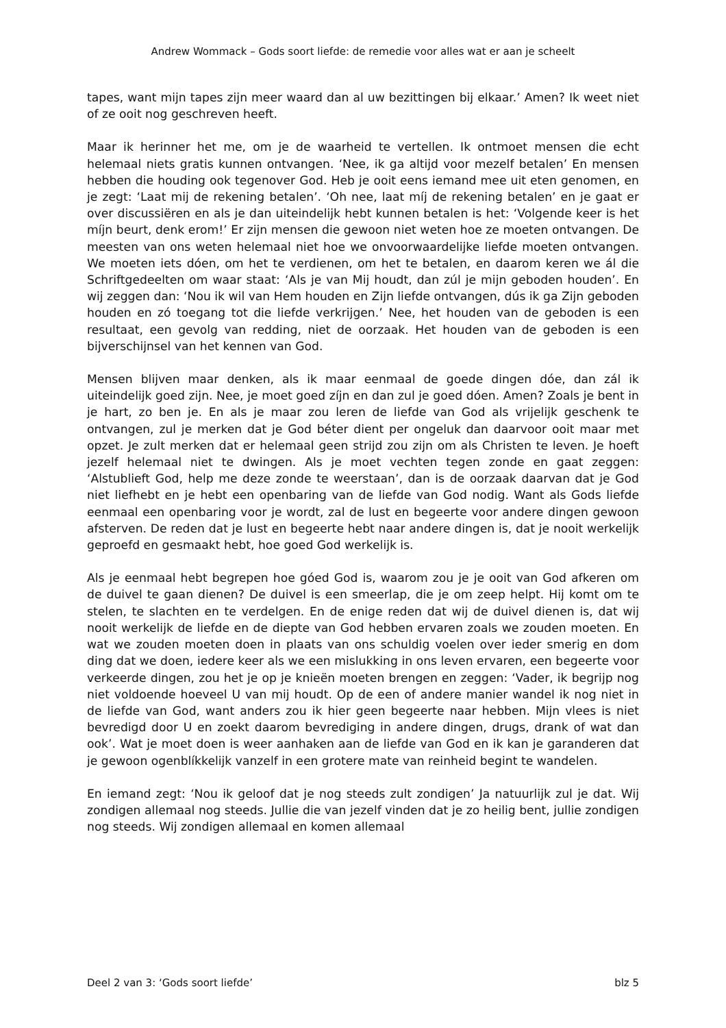Andrew Wommack – Gods soort liefde: de remedie voor alles wat er aan je scheelt
tapes, want mijn tapes zijn meer waard dan al uw bezittingen bij elkaar.’ Amen? Ik weet niet of ze ooit nog geschreven heeft.
Maar ik herinner het me, om je de waarheid te vertellen. Ik ontmoet mensen die echt helemaal niets gratis kunnen ontvangen. ‘Nee, ik ga altijd voor mezelf betalen’ En mensen hebben die houding ook tegenover God. Heb je ooit eens iemand mee uit eten genomen, en je zegt: ‘Laat mij de rekening betalen’. ‘Oh nee, laat míj de rekening betalen’ en je gaat er over discussiëren en als je dan uiteindelijk hebt kunnen betalen is het: ‘Volgende keer is het míjn beurt, denk erom!’ Er zijn mensen die gewoon niet weten hoe ze moeten ontvangen. De meesten van ons weten helemaal niet hoe we onvoorwaardelijke liefde moeten ontvangen. We moeten iets dóen, om het te verdienen, om het te betalen, en daarom keren we ál die Schriftgedeelten om waar staat: ‘Als je van Mij houdt, dan zúl je mijn geboden houden’. En wij zeggen dan: ‘Nou ik wil van Hem houden en Zijn liefde ontvangen, dús ik ga Zijn geboden houden en zó toegang tot die liefde verkrijgen.’ Nee, het houden van de geboden is een resultaat, een gevolg van redding, niet de oorzaak. Het houden van de geboden is een bijverschijnsel van het kennen van God.
Mensen blijven maar denken, als ik maar eenmaal de goede dingen dóe, dan zál ik uiteindelijk goed zijn. Nee, je moet goed zíjn en dan zul je goed dóen. Amen? Zoals je bent in je hart, zo ben je. En als je maar zou leren de liefde van God als vrijelijk geschenk te ontvangen, zul je merken dat je God béter dient per ongeluk dan daarvoor ooit maar met opzet. Je zult merken dat er helemaal geen strijd zou zijn om als Christen te leven. Je hoeft jezelf helemaal niet te dwingen. Als je moet vechten tegen zonde en gaat zeggen: ‘Alstublieft God, help me deze zonde te weerstaan’, dan is de oorzaak daarvan dat je God niet liefhebt en je hebt een openbaring van de liefde van God nodig. Want als Gods liefde eenmaal een openbaring voor je wordt, zal de lust en begeerte voor andere dingen gewoon afsterven. De reden dat je lust en begeerte hebt naar andere dingen is, dat je nooit werkelijk geproefd en gesmaakt hebt, hoe goed God werkelijk is.
Als je eenmaal hebt begrepen hoe góed God is, waarom zou je je ooit van God afkeren om de duivel te gaan dienen? De duivel is een smeerlap, die je om zeep helpt. Hij komt om te stelen, te slachten en te verdelgen. En de enige reden dat wij de duivel dienen is, dat wij nooit werkelijk de liefde en de diepte van God hebben ervaren zoals we zouden moeten. En wat we zouden moeten doen in plaats van ons schuldig voelen over ieder smerig en dom ding dat we doen, iedere keer als we een mislukking in ons leven ervaren, een begeerte voor verkeerde dingen, zou het je op je knieën moeten brengen en zeggen: ‘Vader, ik begrijp nog niet voldoende hoeveel U van mij houdt. Op de een of andere manier wandel ik nog niet in de liefde van God, want anders zou ik hier geen begeerte naar hebben. Mijn vlees is niet bevredigd door U en zoekt daarom bevrediging in andere dingen, drugs, drank of wat dan ook’. Wat je moet doen is weer aanhaken aan de liefde van God en ik kan je garanderen dat je gewoon ogenblíkkelijk vanzelf in een grotere mate van reinheid begint te wandelen.
En iemand zegt: ‘Nou ik geloof dat je nog steeds zult zondigen’ Ja natuurlijk zul je dat. Wij zondigen allemaal nog steeds. Jullie die van jezelf vinden dat je zo heilig bent, jullie zondigen nog steeds. Wij zondigen allemaal en komen allemaal
Deel 2 van 3: ‘Gods soort liefde’ blz 5